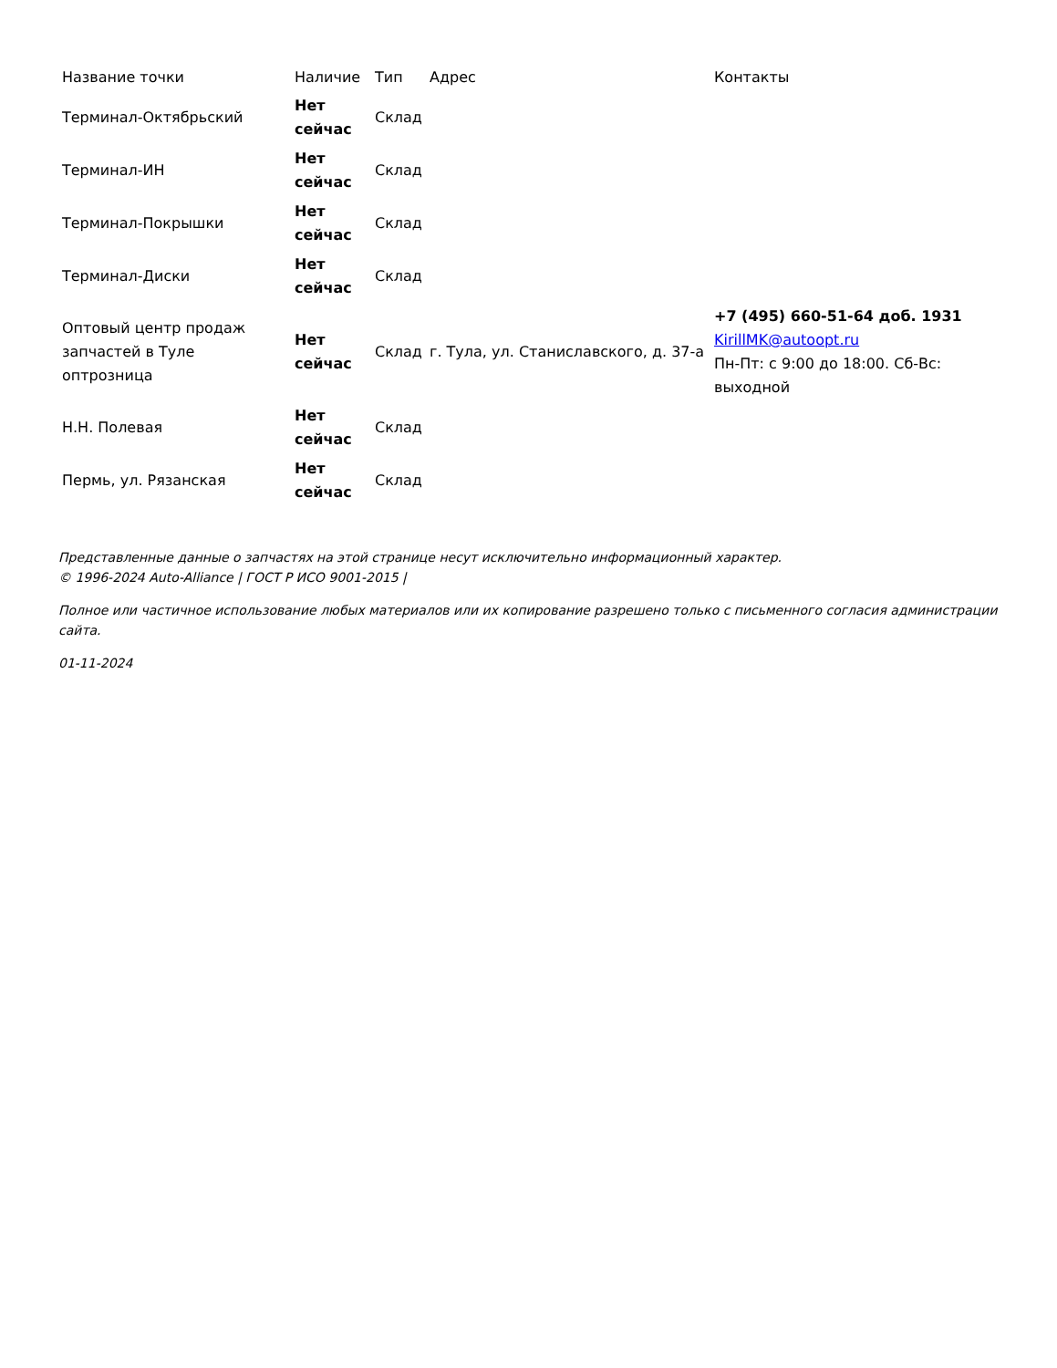| Название точки | Наличие | Тип | Адрес | Контакты |
| --- | --- | --- | --- | --- |
| Терминал-Октябрьский | Нет сейчас | Склад | | |
| Терминал-ИН | Нет сейчас | Склад | | |
| Терминал-Покрышки | Нет сейчас | Склад | | |
| Терминал-Диски | Нет сейчас | Склад | | |
| Оптовый центр продаж запчастей в Туле оптрозница | Нет сейчас | Склад | г. Тула, ул. Станиславского, д. 37-а | +7 (495) 660-51-64 доб. 1931 KirillMK@autoopt.ru Пн-Пт: с 9:00 до 18:00. Сб-Вс: выходной |
| Н.Н. Полевая | Нет сейчас | Склад | | |
| Пермь, ул. Рязанская | Нет сейчас | Склад | | |
Представленные данные о запчастях на этой странице несут исключительно информационный характер.
© 1996-2024 Auto-Alliance | ГОСТ Р ИСО 9001-2015 |
Полное или частичное использование любых материалов или их копирование разрешено только с письменного согласия администрации сайта.
01-11-2024